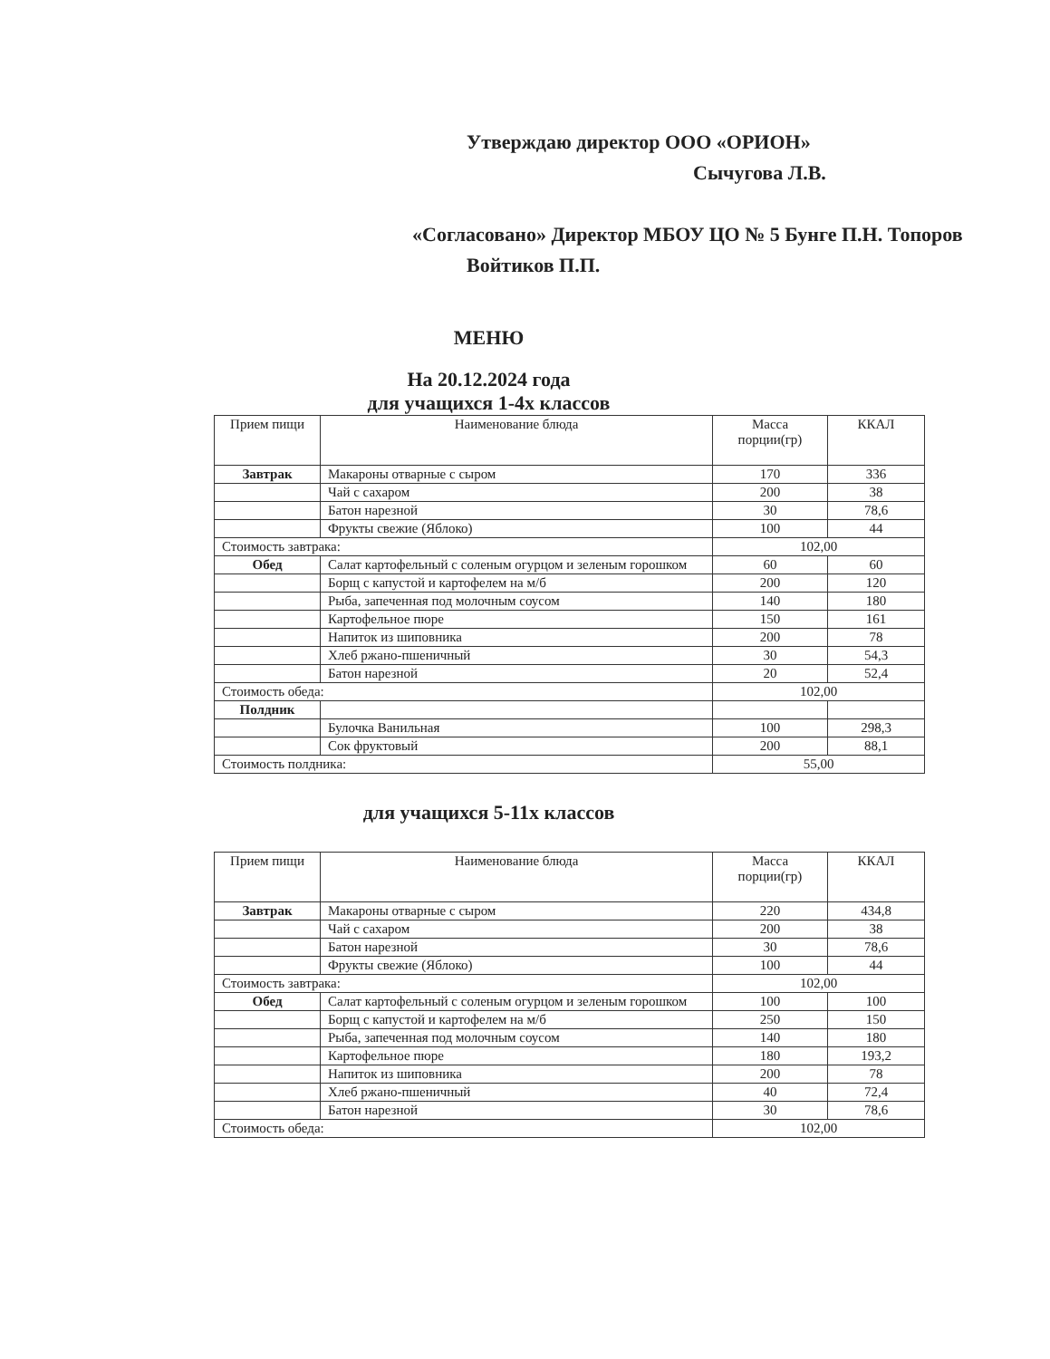Утверждаю директор ООО «ОРИОН»
Сычугова Л.В.
«Согласовано» Директор МБОУ ЦО № 5 Бунге П.Н. Топоров Войтиков П.П.
МЕНЮ
На 20.12.2024 года
для учащихся 1-4х классов
| Прием пищи | Наименование блюда | Масса порции(гр) | ККАЛ |
| --- | --- | --- | --- |
| Завтрак | Макароны отварные с сыром | 170 | 336 |
| | Чай с сахаром | 200 | 38 |
| | Батон нарезной | 30 | 78,6 |
| | Фрукты свежие (Яблоко) | 100 | 44 |
| Стоимость завтрака: | | 102,00 | |
| Обед | Салат картофельный с соленым огурцом и зеленым горошком | 60 | 60 |
| | Борщ с капустой и картофелем на м/б | 200 | 120 |
| | Рыба, запеченная под молочным соусом | 140 | 180 |
| | Картофельное пюре | 150 | 161 |
| | Напиток из шиповника | 200 | 78 |
| | Хлеб ржано-пшеничный | 30 | 54,3 |
| | Батон нарезной | 20 | 52,4 |
| Стоимость обеда: | | 102,00 | |
| Полдник | | | |
| | Булочка Ванильная | 100 | 298,3 |
| | Сок фруктовый | 200 | 88,1 |
| Стоимость полдника: | | 55,00 | |
для учащихся 5-11х классов
| Прием пищи | Наименование блюда | Масса порции(гр) | ККАЛ |
| --- | --- | --- | --- |
| Завтрак | Макароны отварные с сыром | 220 | 434,8 |
| | Чай с сахаром | 200 | 38 |
| | Батон нарезной | 30 | 78,6 |
| | Фрукты свежие (Яблоко) | 100 | 44 |
| Стоимость завтрака: | | 102,00 | |
| Обед | Салат картофельный с соленым огурцом и зеленым горошком | 100 | 100 |
| | Борщ с капустой и картофелем на м/б | 250 | 150 |
| | Рыба, запеченная под молочным соусом | 140 | 180 |
| | Картофельное пюре | 180 | 193,2 |
| | Напиток из шиповника | 200 | 78 |
| | Хлеб ржано-пшеничный | 40 | 72,4 |
| | Батон нарезной | 30 | 78,6 |
| Стоимость обеда: | | 102,00 | |